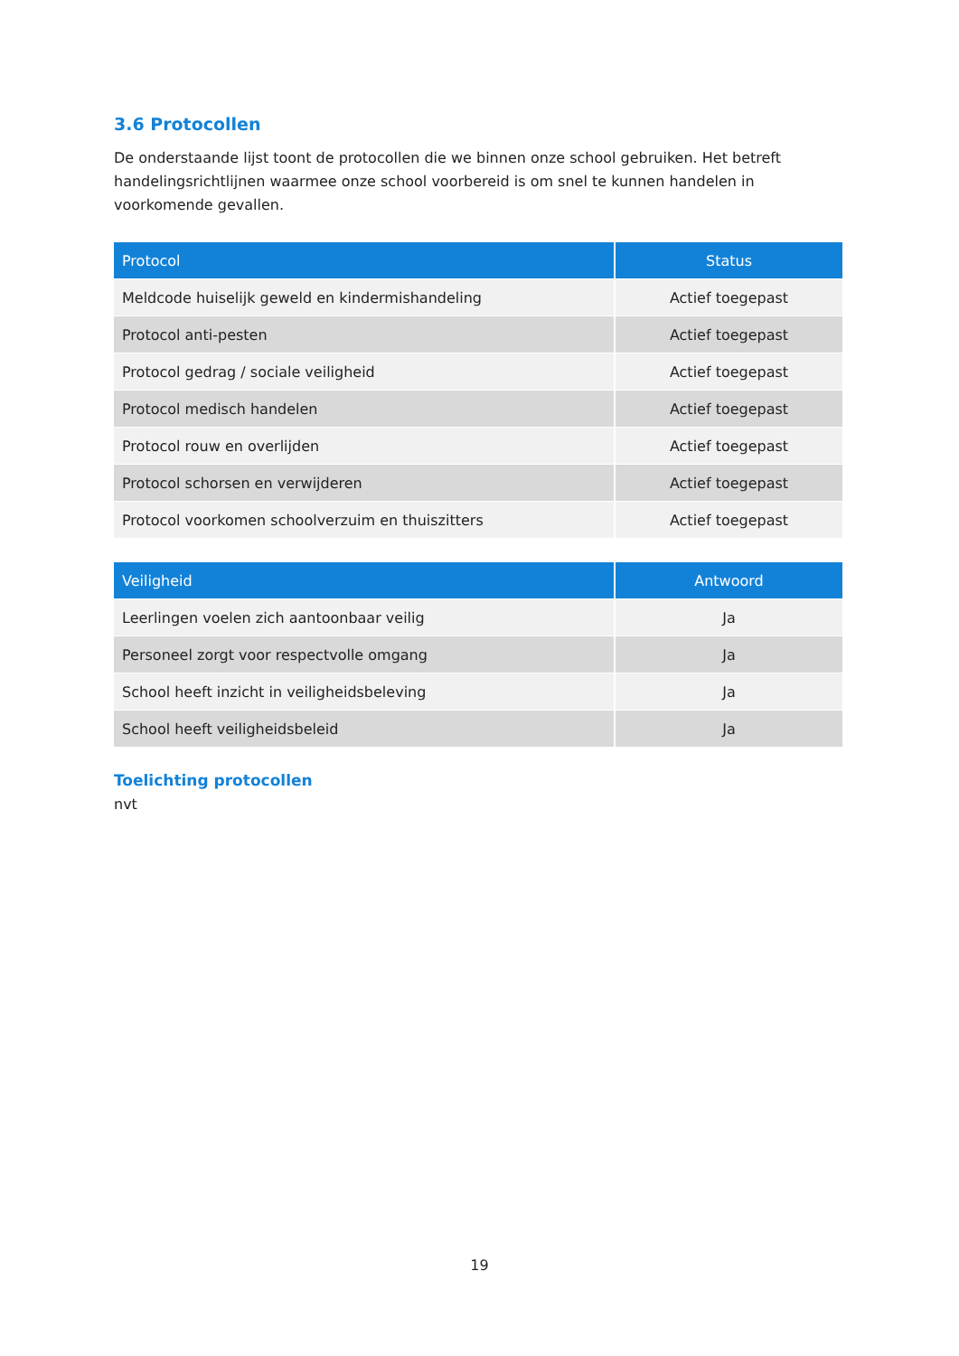3.6 Protocollen
De onderstaande lijst toont de protocollen die we binnen onze school gebruiken. Het betreft handelingsrichtlijnen waarmee onze school voorbereid is om snel te kunnen handelen in voorkomende gevallen.
| Protocol | Status |
| --- | --- |
| Meldcode huiselijk geweld en kindermishandeling | Actief toegepast |
| Protocol anti-pesten | Actief toegepast |
| Protocol gedrag / sociale veiligheid | Actief toegepast |
| Protocol medisch handelen | Actief toegepast |
| Protocol rouw en overlijden | Actief toegepast |
| Protocol schorsen en verwijderen | Actief toegepast |
| Protocol voorkomen schoolverzuim en thuiszitters | Actief toegepast |
| Veiligheid | Antwoord |
| --- | --- |
| Leerlingen voelen zich aantoonbaar veilig | Ja |
| Personeel zorgt voor respectvolle omgang | Ja |
| School heeft inzicht in veiligheidsbeleving | Ja |
| School heeft veiligheidsbeleid | Ja |
Toelichting protocollen
nvt
19